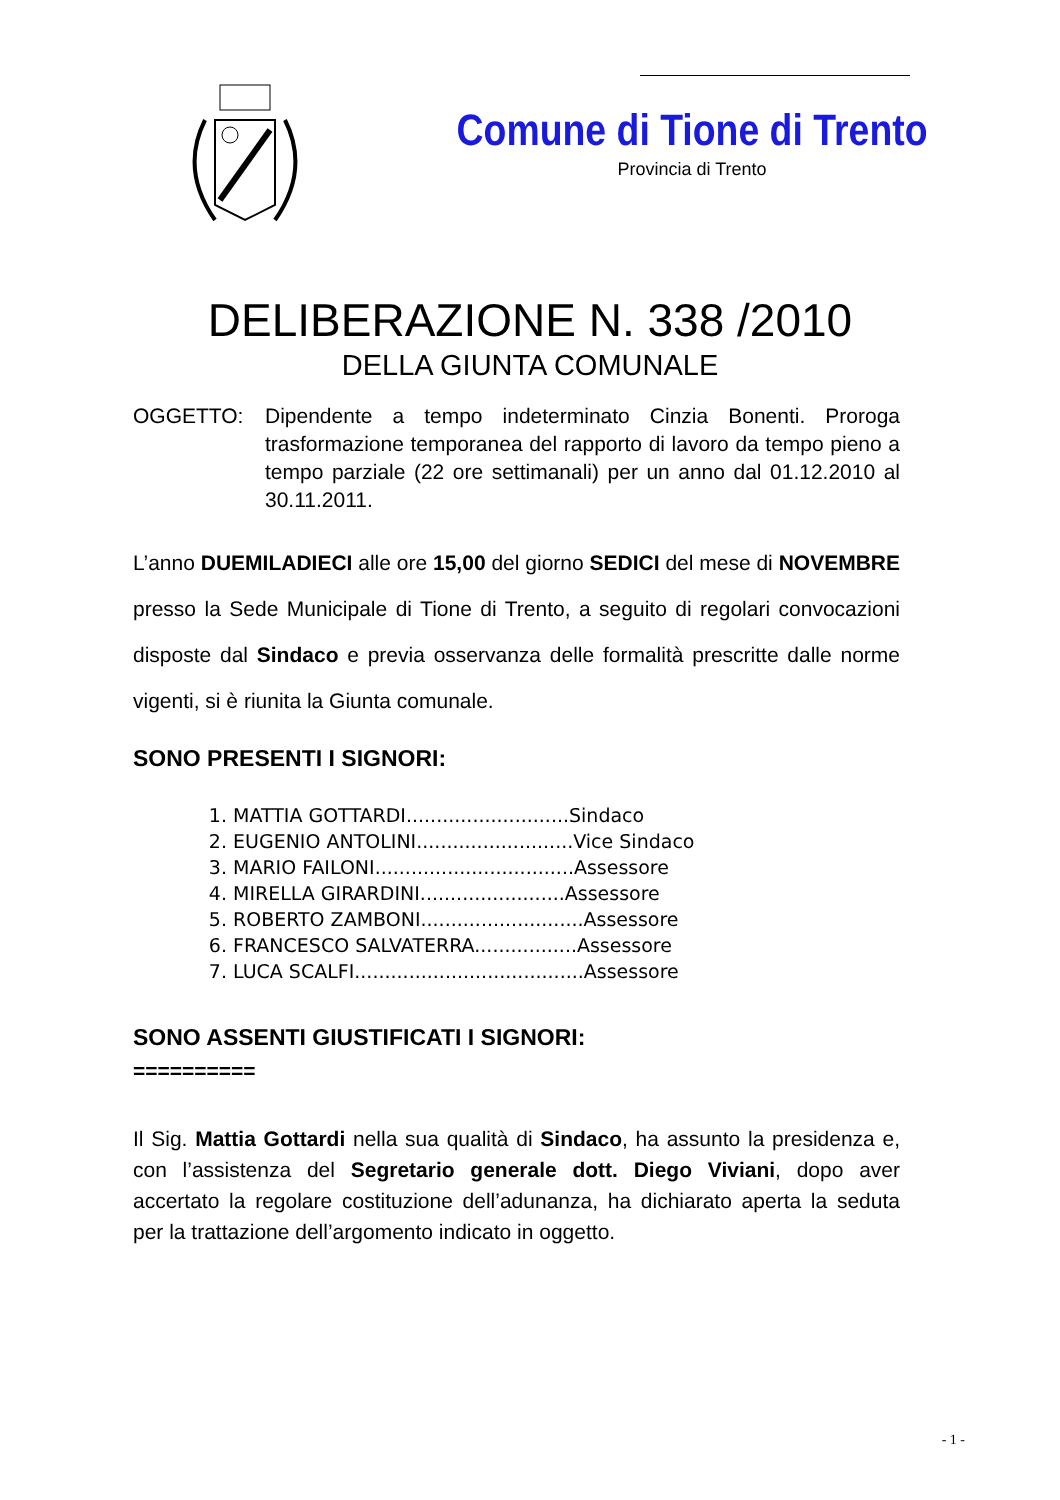Comune di Tione di Trento
Provincia di Trento
DELIBERAZIONE N. 338 /2010
DELLA GIUNTA COMUNALE
OGGETTO: Dipendente a tempo indeterminato Cinzia Bonenti. Proroga trasformazione temporanea del rapporto di lavoro da tempo pieno a tempo parziale (22 ore settimanali) per un anno dal 01.12.2010 al 30.11.2011.
L’anno DUEMILADIECI alle ore 15,00 del giorno SEDICI del mese di NOVEMBRE presso la Sede Municipale di Tione di Trento, a seguito di regolari convocazioni disposte dal Sindaco e previa osservanza delle formalità prescritte dalle norme vigenti, si è riunita la Giunta comunale.
SONO PRESENTI I SIGNORI:
1. MATTIA GOTTARDI...........................Sindaco
2. EUGENIO ANTOLINI..........................Vice Sindaco
3. MARIO FAILONI.................................Assessore
4. MIRELLA GIRARDINI........................Assessore
5. ROBERTO ZAMBONI...........................Assessore
6. FRANCESCO SALVATERRA.................Assessore
7. LUCA SCALFI......................................Assessore
SONO ASSENTI GIUSTIFICATI I SIGNORI:
==========
Il Sig. Mattia Gottardi nella sua qualità di Sindaco, ha assunto la presidenza e, con l’assistenza del Segretario generale dott. Diego Viviani, dopo aver accertato la regolare costituzione dell’adunanza, ha dichiarato aperta la seduta per la trattazione dell’argomento indicato in oggetto.
- 1 -